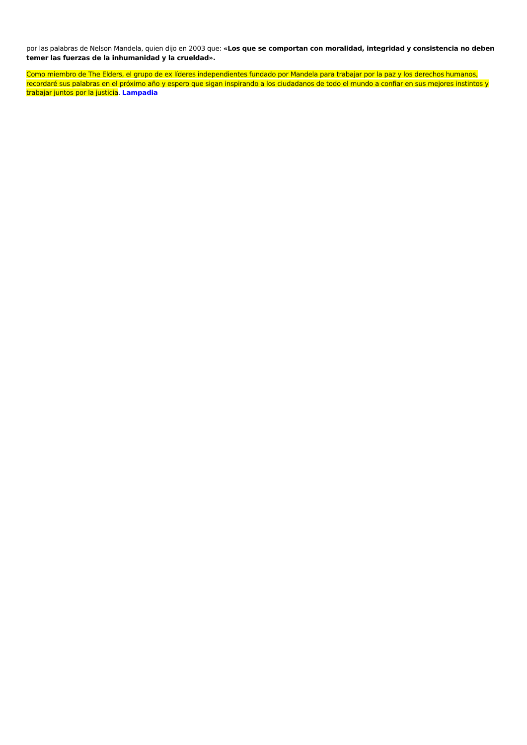por las palabras de Nelson Mandela, quien dijo en 2003 que: «Los que se comportan con moralidad, integridad y consistencia no deben temer las fuerzas de la inhumanidad y la crueldad».
Como miembro de The Elders, el grupo de ex líderes independientes fundado por Mandela para trabajar por la paz y los derechos humanos, recordaré sus palabras en el próximo año y espero que sigan inspirando a los ciudadanos de todo el mundo a confiar en sus mejores instintos y trabajar juntos por la justicia. Lampadia